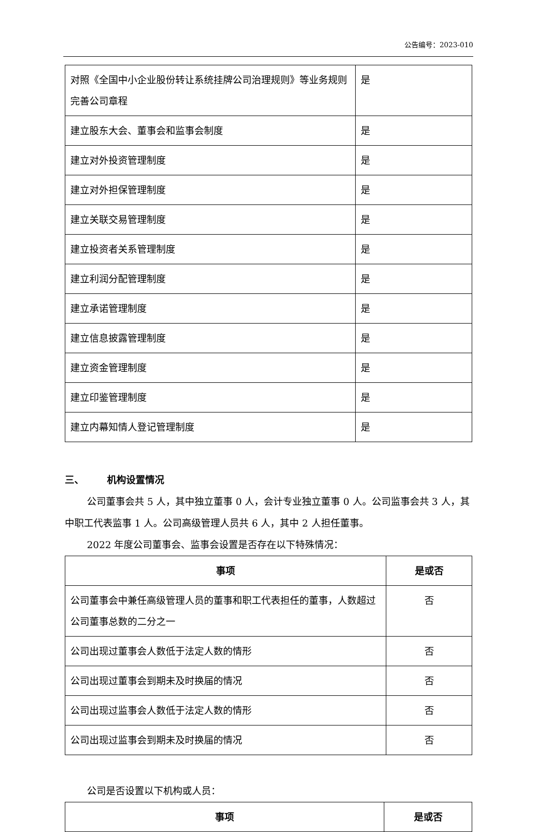公告编号：2023-010
| 对照《全国中小企业股份转让系统挂牌公司治理规则》等业务规则完善公司章程 | 是 |
| 建立股东大会、董事会和监事会制度 | 是 |
| 建立对外投资管理制度 | 是 |
| 建立对外担保管理制度 | 是 |
| 建立关联交易管理制度 | 是 |
| 建立投资者关系管理制度 | 是 |
| 建立利润分配管理制度 | 是 |
| 建立承诺管理制度 | 是 |
| 建立信息披露管理制度 | 是 |
| 建立资金管理制度 | 是 |
| 建立印鉴管理制度 | 是 |
| 建立内幕知情人登记管理制度 | 是 |
三、 机构设置情况
公司董事会共 5 人，其中独立董事 0 人，会计专业独立董事 0 人。公司监事会共 3 人，其中职工代表监事 1 人。公司高级管理人员共 6 人，其中 2 人担任董事。
2022 年度公司董事会、监事会设置是否存在以下特殊情况：
| 事项 | 是或否 |
| --- | --- |
| 公司董事会中兼任高级管理人员的董事和职工代表担任的董事，人数超过公司董事总数的二分之一 | 否 |
| 公司出现过董事会人数低于法定人数的情形 | 否 |
| 公司出现过董事会到期未及时换届的情况 | 否 |
| 公司出现过监事会人数低于法定人数的情形 | 否 |
| 公司出现过监事会到期未及时换届的情况 | 否 |
公司是否设置以下机构或人员：
| 事项 | 是或否 |
| --- | --- |